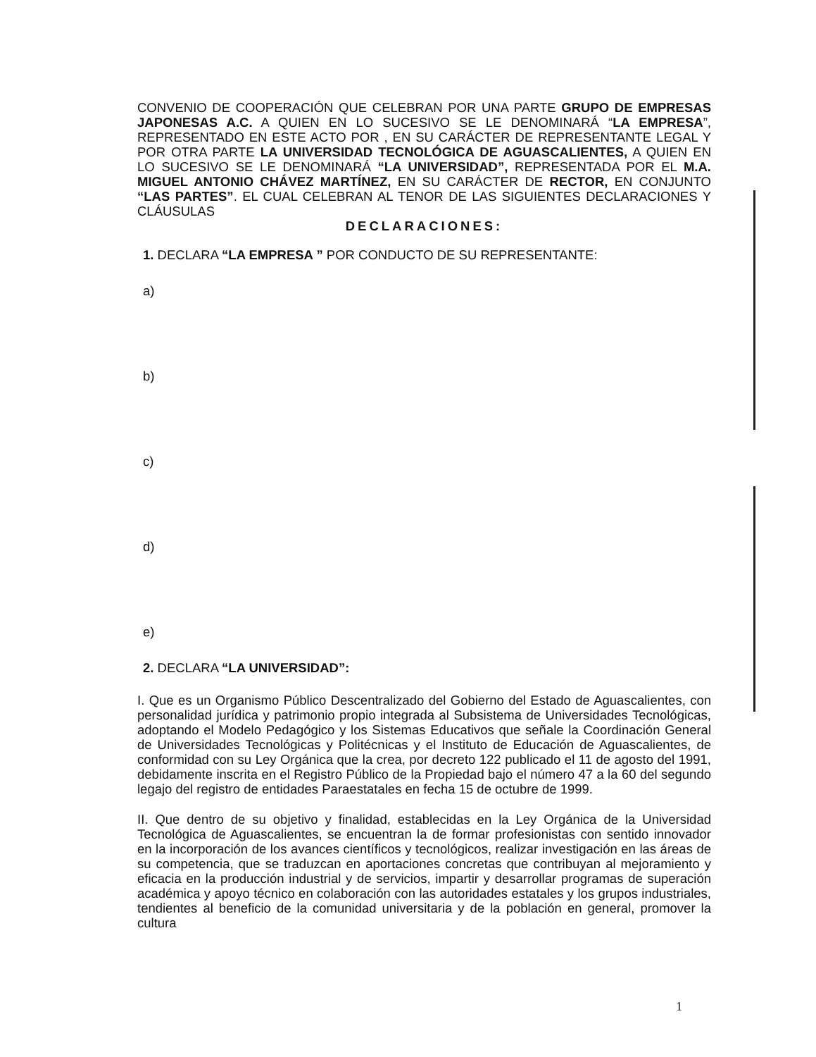CONVENIO DE COOPERACIÓN QUE CELEBRAN POR UNA PARTE GRUPO DE EMPRESAS JAPONESAS A.C. A QUIEN EN LO SUCESIVO SE LE DENOMINARÁ “LA EMPRESA”, REPRESENTADO EN ESTE ACTO POR , EN SU CARÁCTER DE REPRESENTANTE LEGAL Y POR OTRA PARTE LA UNIVERSIDAD TECNOLÓGICA DE AGUASCALIENTES, A QUIEN EN LO SUCESIVO SE LE DENOMINARÁ “LA UNIVERSIDAD”, REPRESENTADA POR EL M.A. MIGUEL ANTONIO CHÁVEZ MARTÍNEZ, EN SU CARÁCTER DE RECTOR, EN CONJUNTO “LAS PARTES”. EL CUAL CELEBRAN AL TENOR DE LAS SIGUIENTES DECLARACIONES Y CLÁUSULAS
DECLARACIONES:
1. DECLARA “LA EMPRESA ” POR CONDUCTO DE SU REPRESENTANTE:
a)
b)
c)
d)
e)
2. DECLARA “LA UNIVERSIDAD”:
I. Que es un Organismo Público Descentralizado del Gobierno del Estado de Aguascalientes, con personalidad jurídica y patrimonio propio integrada al Subsistema de Universidades Tecnológicas, adoptando el Modelo Pedagógico y los Sistemas Educativos que señale la Coordinación General de Universidades Tecnológicas y Politécnicas y el Instituto de Educación de Aguascalientes, de conformidad con su Ley Orgánica que la crea, por decreto 122 publicado el 11 de agosto del 1991, debidamente inscrita en el Registro Público de la Propiedad bajo el número 47 a la 60 del segundo legajo del registro de entidades Paraestatales en fecha 15 de octubre de 1999.
II. Que dentro de su objetivo y finalidad, establecidas en la Ley Orgánica de la Universidad Tecnológica de Aguascalientes, se encuentran la de formar profesionistas con sentido innovador en la incorporación de los avances científicos y tecnológicos, realizar investigación en las áreas de su competencia, que se traduzcan en aportaciones concretas que contribuyan al mejoramiento y eficacia en la producción industrial y de servicios, impartir y desarrollar programas de superación académica y apoyo técnico en colaboración con las autoridades estatales y los grupos industriales, tendientes al beneficio de la comunidad universitaria y de la población en general, promover la cultura
1